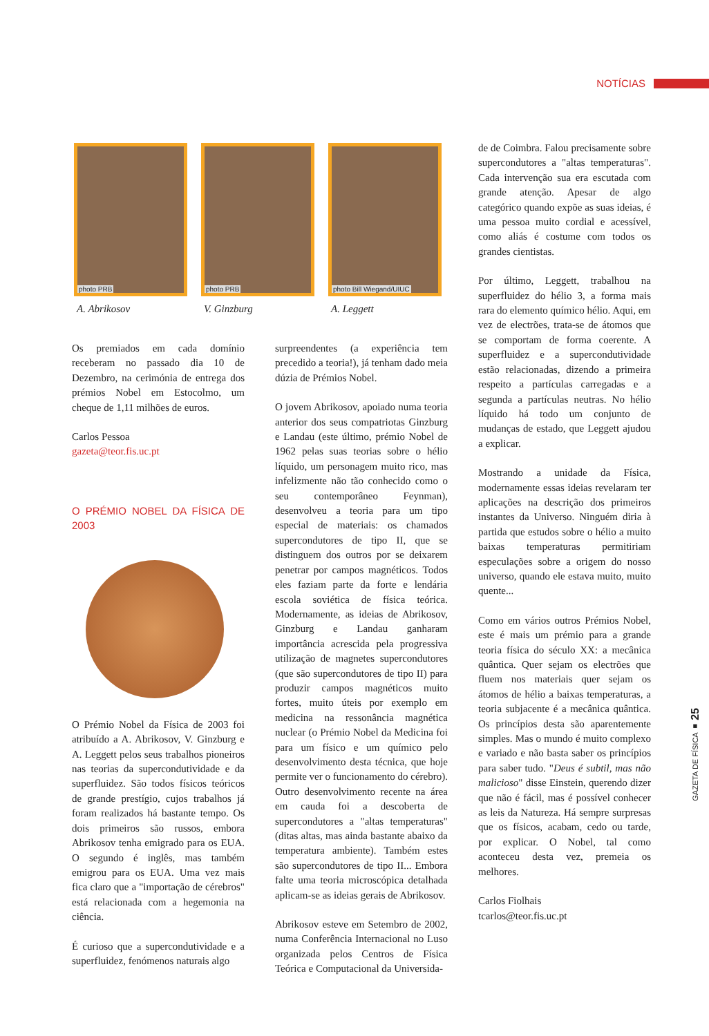NOTÍCIAS
photo PRB
A. Abrikosov
photo PRB
V. Ginzburg
photo Bill Wiegand/UIUC
A. Leggett
Os premiados em cada domínio receberam no passado dia 10 de Dezembro, na cerimónia de entrega dos prémios Nobel em Estocolmo, um cheque de 1,11 milhões de euros.
Carlos Pessoa
gazeta@teor.fis.uc.pt
O PRÉMIO NOBEL DA FÍSICA DE 2003
O Prémio Nobel da Física de 2003 foi atribuído a A. Abrikosov, V. Ginzburg e A. Leggett pelos seus trabalhos pioneiros nas teorias da supercondutividade e da superfluidez. São todos físicos teóricos de grande prestígio, cujos trabalhos já foram realizados há bastante tempo. Os dois primeiros são russos, embora Abrikosov tenha emigrado para os EUA. O segundo é inglês, mas também emigrou para os EUA. Uma vez mais fica claro que a "importação de cérebros" está relacionada com a hegemonia na ciência.
É curioso que a supercondutividade e a superfluidez, fenómenos naturais algo
surpreendentes (a experiência tem precedido a teoria!), já tenham dado meia dúzia de Prémios Nobel.
O jovem Abrikosov, apoiado numa teoria anterior dos seus compatriotas Ginzburg e Landau (este último, prémio Nobel de 1962 pelas suas teorias sobre o hélio líquido, um personagem muito rico, mas infelizmente não tão conhecido como o seu contemporâneo Feynman), desenvolveu a teoria para um tipo especial de materiais: os chamados supercondutores de tipo II, que se distinguem dos outros por se deixarem penetrar por campos magnéticos. Todos eles faziam parte da forte e lendária escola soviética de física teórica. Modernamente, as ideias de Abrikosov, Ginzburg e Landau ganharam importância acrescida pela progressiva utilização de magnetes supercondutores (que são supercondutores de tipo II) para produzir campos magnéticos muito fortes, muito úteis por exemplo em medicina na ressonância magnética nuclear (o Prémio Nobel da Medicina foi para um físico e um químico pelo desenvolvimento desta técnica, que hoje permite ver o funcionamento do cérebro). Outro desenvolvimento recente na área em cauda foi a descoberta de supercondutores a "altas temperaturas" (ditas altas, mas ainda bastante abaixo da temperatura ambiente). Também estes são supercondutores de tipo II... Embora falte uma teoria microscópica detalhada aplicam-se as ideias gerais de Abrikosov.
Abrikosov esteve em Setembro de 2002, numa Conferência Internacional no Luso organizada pelos Centros de Física Teórica e Computacional da Universida-
de de Coimbra. Falou precisamente sobre supercondutores a "altas temperaturas". Cada intervenção sua era escutada com grande atenção. Apesar de algo categórico quando expõe as suas ideias, é uma pessoa muito cordial e acessível, como aliás é costume com todos os grandes cientistas.
Por último, Leggett, trabalhou na superfluidez do hélio 3, a forma mais rara do elemento químico hélio. Aqui, em vez de electrões, trata-se de átomos que se comportam de forma coerente. A superfluidez e a supercondutividade estão relacionadas, dizendo a primeira respeito a partículas carregadas e a segunda a partículas neutras. No hélio líquido há todo um conjunto de mudanças de estado, que Leggett ajudou a explicar.
Mostrando a unidade da Física, modernamente essas ideias revelaram ter aplicações na descrição dos primeiros instantes da Universo. Ninguém diria à partida que estudos sobre o hélio a muito baixas temperaturas permitiriam especulações sobre a origem do nosso universo, quando ele estava muito, muito quente...
Como em vários outros Prémios Nobel, este é mais um prémio para a grande teoria física do século XX: a mecânica quântica. Quer sejam os electrões que fluem nos materiais quer sejam os átomos de hélio a baixas temperaturas, a teoria subjacente é a mecânica quântica. Os princípios desta são aparentemente simples. Mas o mundo é muito complexo e variado e não basta saber os princípios para saber tudo. "Deus é subtil, mas não malicioso" disse Einstein, querendo dizer que não é fácil, mas é possível conhecer as leis da Natureza. Há sempre surpresas que os físicos, acabam, cedo ou tarde, por explicar. O Nobel, tal como aconteceu desta vez, premeia os melhores.
Carlos Fiolhais
tcarlos@teor.fis.uc.pt
GAZETA DE FÍSICA ■ 25